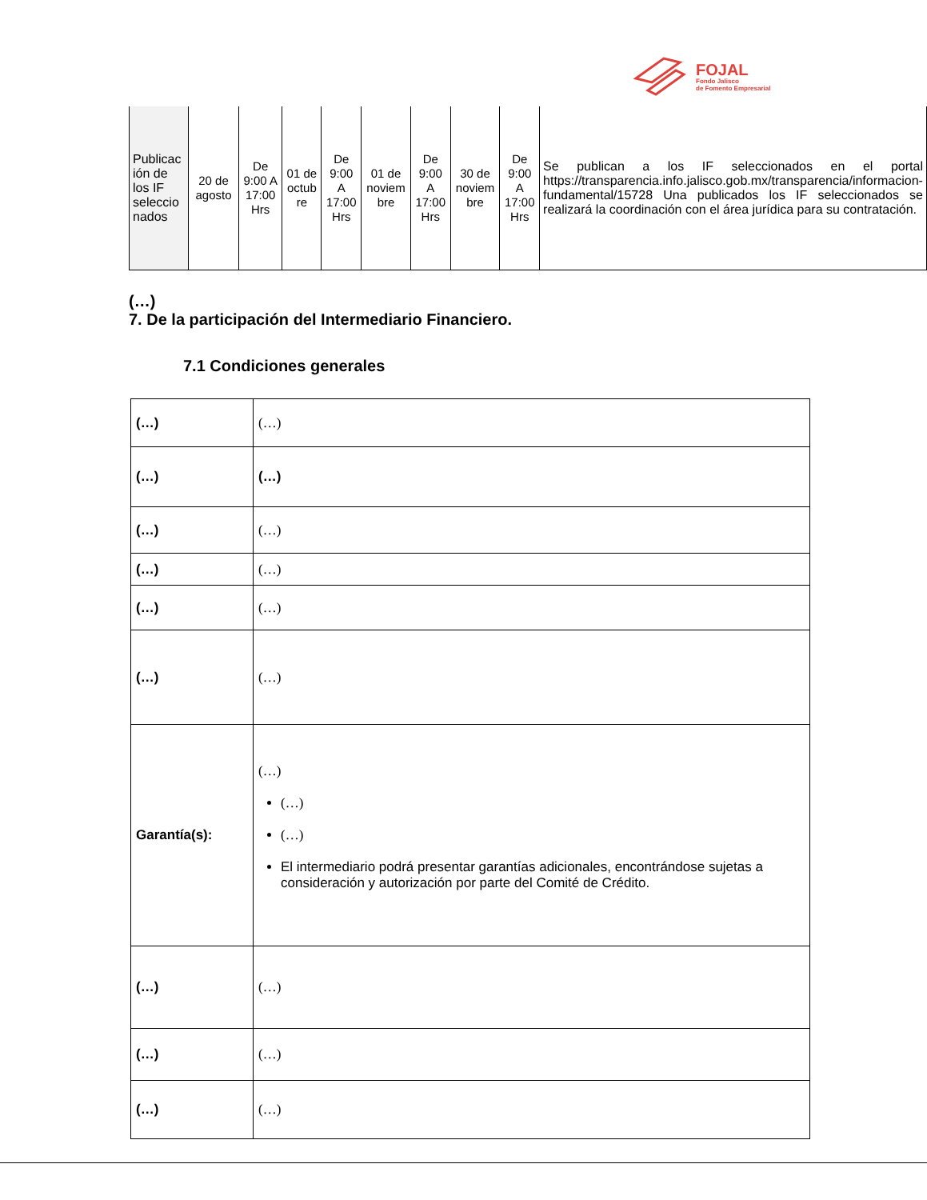FOJAL
Fondo Jalisco
de Fomento Empresarial
| Publicac ión de los IF seleccio nados | 20 de agosto | De 9:00 A 17:00 Hrs | 01 de octub re | De 9:00 A 17:00 Hrs | 01 de noviem bre | De 9:00 A 17:00 Hrs | 30 de noviem bre | De 9:00 A 17:00 Hrs | Se publican a los IF seleccionados en el portal https://transparencia.info.jalisco.gob.mx/transparencia/informacion-fundamental/15728 Una publicados los IF seleccionados se realizará la coordinación con el área jurídica para su contratación. |
(…)
7. De la participación del Intermediario Financiero.
7.1 Condiciones generales
| (…) | (…) |
| (…) | (…) |
| (…) | (…) |
| (…) | (…) |
| (…) | (…) |
| (…) | (…) |
| Garantía(s): | (…) (…) (…) El intermediario podrá presentar garantías adicionales, encontrándose sujetas a consideración y autorización por parte del Comité de Crédito. |
| (…) | (…) |
| (…) | (…) |
| (…) | (…) |